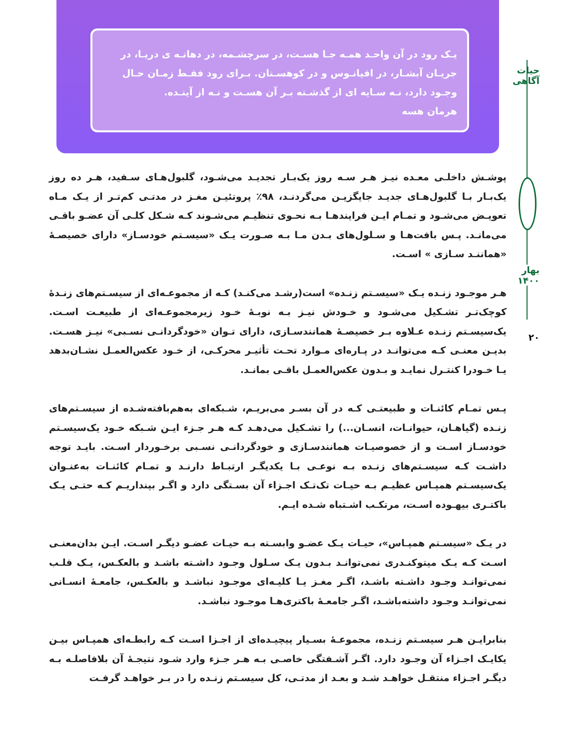یـک رود در آن واحـد همـه جـا هسـت، در سرچشـمه، در دهانـه ی دریـا، در جریـان آبشـار، در اقیانـوس و در کوهسـتان. بـرای رود فقـط زمـان حـال وجـود دارد، نـه سـایه ای از گذشـته بـر آن هسـت و نـه از آینـده.
هرمان هسه
حیات آگاهی
بهار ۱۴۰۰
۲۰
پوشـش داخلـی معـده نیـز هـر سـه روز یک‌بـار تجدیـد می‌شـود، گلبول‌هـای سـفید، هـر ده روز یک‌بـار بـا گلبول‌هـای جدیـد جایگزیـن می‌گردنـد، ۹۸٪ پروتئیـن مغـز در مدتـی کم‌تـر از یـک مـاه تعویـض می‌شـود و تمـام ایـن فرایندهـا بـه نحـوی تنظیـم می‌شـوند کـه شـکل کلـی آن عضـو باقـی می‌مانـد. پـس بافت‌هـا و سـلول‌های بـدن مـا بـه صـورت یـک «سیسـتم خودسـاز» دارای خصیصـهٔ «هماننـد سـازی » اسـت.
هـر موجـود زنـده یـک «سیسـتم زنـده» است(رشـد می‌کنـد) کـه از مجموعـه‌ای از سیسـتم‌های زنـدهٔ کوچک‌تـر تشـکیل می‌شـود و خـودش نیـز بـه نوبـهٔ خـود زیرمجموعـه‌ای از طبیعـت اسـت. یک‌سیسـتم زنـده عـلاوه بـر خصیصـهٔ همانندسـازی، دارای تـوان «خودگردانـی نسـبی» نیـز هسـت. بدیـن معنـی کـه می‌توانـد در پـاره‌ای مـوارد تحـت تأثیـر محرکـی، از خـود عکس‌العمـل نشـان‌بدهد یـا خـودرا کنتـرل نمایـد و بـدون عکس‌العمـل باقـی بمانـد.
پـس تمـام کائنـات و طبیعتـی کـه در آن بسـر می‌بریـم، شـبکه‌ای به‌هم‌بافته‌شـده از سیسـتم‌های زنـده (گیاهـان، حیوانـات، انسـان...) را تشـکیل می‌دهـد کـه هـر جـزء ایـن شـبکه خـود یک‌سیسـتم خودسـاز اسـت و از خصوصیـات همانندسـازی و خودگردانـی نسـبی برخـوردار اسـت. بایـد توجه داشـت کـه سیسـتم‌های زنـده بـه نوعـی بـا یکدیگـر ارتبـاط دارنـد و تمـام کائنـات به‌عنـوان یک‌سیسـتم همپـاس عظیـم بـه حیـات تک‌تـک اجـزاء آن بسـتگی دارد و اگـر بپنداریـم کـه حتـی یـک باکتـری بیهـوده اسـت، مرتکـب اشـتباه شـده ایـم.
در یـک «سیسـتم همپـاس»، حیـات یـک عضـو وابسـته بـه حیـات عضـو دیگـر اسـت. ایـن بدان‌معنـی اسـت کـه یـک میتوکنـدری نمی‌توانـد بـدون یـک سـلول وجـود داشـته باشـد و بالعکـس، یـک قلـب نمی‌توانـد وجـود داشـته باشـد، اگـر مغـز یـا کلیـه‌ای موجـود نباشـد و بالعکـس، جامعـهٔ انسـانی نمی‌توانـد وجـود داشته‌باشـد، اگـر جامعـهٔ باکتری‌هـا موجـود نباشـد.
بنابرایـن هـر سیسـتم زنـده، مجموعـهٔ بسـیار پیچیـده‌ای از اجـزا اسـت کـه رابطـه‌ای همپـاس بیـن یکایـک اجـزاء آن وجـود دارد. اگـر آشـفتگی خاصـی بـه هـر جـزء وارد شـود نتیجـهٔ آن بلافاصلـه بـه دیگـر اجـزاء منتقـل خواهـد شـد و بعـد از مدتـی، کل سیسـتم زنـده را در بـر خواهـد گرفـت